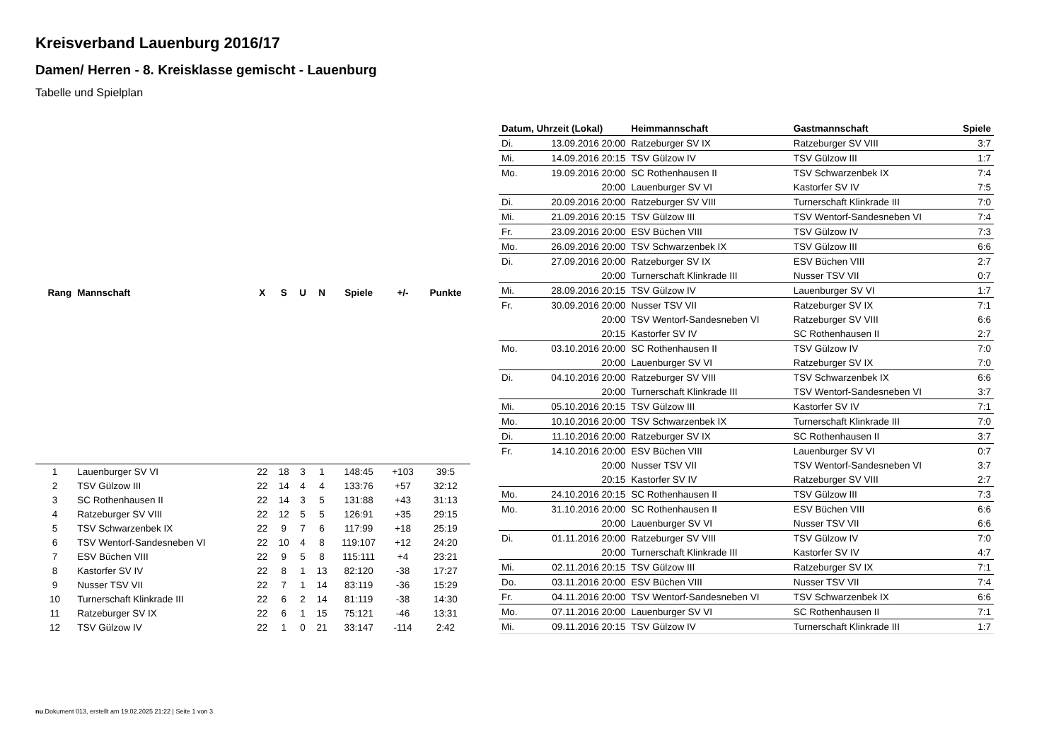Kreisverband Lauenburg 2016/17
Damen/ Herren - 8. Kreisklasse gemischt - Lauenburg
Tabelle und Spielplan
| Rang | Mannschaft | X | S | U | N | Spiele | +/- | Punkte |
| --- | --- | --- | --- | --- | --- | --- | --- | --- |
| 1 | Lauenburger SV VI | 22 | 18 | 3 | 1 | 148:45 | +103 | 39:5 |
| 2 | TSV Gülzow III | 22 | 14 | 4 | 4 | 133:76 | +57 | 32:12 |
| 3 | SC Rothenhausen II | 22 | 14 | 3 | 5 | 131:88 | +43 | 31:13 |
| 4 | Ratzeburger SV VIII | 22 | 12 | 5 | 5 | 126:91 | +35 | 29:15 |
| 5 | TSV Schwarzenbek IX | 22 | 9 | 7 | 6 | 117:99 | +18 | 25:19 |
| 6 | TSV Wentorf-Sandesneben VI | 22 | 10 | 4 | 8 | 119:107 | +12 | 24:20 |
| 7 | ESV Büchen VIII | 22 | 9 | 5 | 8 | 115:111 | +4 | 23:21 |
| 8 | Kastorfer SV IV | 22 | 8 | 1 | 13 | 82:120 | -38 | 17:27 |
| 9 | Nusser TSV VII | 22 | 7 | 1 | 14 | 83:119 | -36 | 15:29 |
| 10 | Turnerschaft Klinkrade III | 22 | 6 | 2 | 14 | 81:119 | -38 | 14:30 |
| 11 | Ratzeburger SV IX | 22 | 6 | 1 | 15 | 75:121 | -46 | 13:31 |
| 12 | TSV Gülzow IV | 22 | 1 | 0 | 21 | 33:147 | -114 | 2:42 |
| Datum, Uhrzeit (Lokal) | | Heimmannschaft | Gastmannschaft | Spiele |
| --- | --- | --- | --- | --- |
| Di. | 13.09.2016 20:00 | Ratzeburger SV IX | Ratzeburger SV VIII | 3:7 |
| Mi. | 14.09.2016 20:15 | TSV Gülzow IV | TSV Gülzow III | 1:7 |
| Mo. | 19.09.2016 20:00 | SC Rothenhausen II | TSV Schwarzenbek IX | 7:4 |
| | 20:00 | Lauenburger SV VI | Kastorfer SV IV | 7:5 |
| Di. | 20.09.2016 20:00 | Ratzeburger SV VIII | Turnerschaft Klinkrade III | 7:0 |
| Mi. | 21.09.2016 20:15 | TSV Gülzow III | TSV Wentorf-Sandesneben VI | 7:4 |
| Fr. | 23.09.2016 20:00 | ESV Büchen VIII | TSV Gülzow IV | 7:3 |
| Mo. | 26.09.2016 20:00 | TSV Schwarzenbek IX | TSV Gülzow III | 6:6 |
| Di. | 27.09.2016 20:00 | Ratzeburger SV IX | ESV Büchen VIII | 2:7 |
| | 20:00 | Turnerschaft Klinkrade III | Nusser TSV VII | 0:7 |
| Mi. | 28.09.2016 20:15 | TSV Gülzow IV | Lauenburger SV VI | 1:7 |
| Fr. | 30.09.2016 20:00 | Nusser TSV VII | Ratzeburger SV IX | 7:1 |
| | 20:00 | TSV Wentorf-Sandesneben VI | Ratzeburger SV VIII | 6:6 |
| | 20:15 | Kastorfer SV IV | SC Rothenhausen II | 2:7 |
| Mo. | 03.10.2016 20:00 | SC Rothenhausen II | TSV Gülzow IV | 7:0 |
| | 20:00 | Lauenburger SV VI | Ratzeburger SV IX | 7:0 |
| Di. | 04.10.2016 20:00 | Ratzeburger SV VIII | TSV Schwarzenbek IX | 6:6 |
| | 20:00 | Turnerschaft Klinkrade III | TSV Wentorf-Sandesneben VI | 3:7 |
| Mi. | 05.10.2016 20:15 | TSV Gülzow III | Kastorfer SV IV | 7:1 |
| Mo. | 10.10.2016 20:00 | TSV Schwarzenbek IX | Turnerschaft Klinkrade III | 7:0 |
| Di. | 11.10.2016 20:00 | Ratzeburger SV IX | SC Rothenhausen II | 3:7 |
| Fr. | 14.10.2016 20:00 | ESV Büchen VIII | Lauenburger SV VI | 0:7 |
| | 20:00 | Nusser TSV VII | TSV Wentorf-Sandesneben VI | 3:7 |
| | 20:15 | Kastorfer SV IV | Ratzeburger SV VIII | 2:7 |
| Mo. | 24.10.2016 20:15 | SC Rothenhausen II | TSV Gülzow III | 7:3 |
| Mo. | 31.10.2016 20:00 | SC Rothenhausen II | ESV Büchen VIII | 6:6 |
| | 20:00 | Lauenburger SV VI | Nusser TSV VII | 6:6 |
| Di. | 01.11.2016 20:00 | Ratzeburger SV VIII | TSV Gülzow IV | 7:0 |
| | 20:00 | Turnerschaft Klinkrade III | Kastorfer SV IV | 4:7 |
| Mi. | 02.11.2016 20:15 | TSV Gülzow III | Ratzeburger SV IX | 7:1 |
| Do. | 03.11.2016 20:00 | ESV Büchen VIII | Nusser TSV VII | 7:4 |
| Fr. | 04.11.2016 20:00 | TSV Wentorf-Sandesneben VI | TSV Schwarzenbek IX | 6:6 |
| Mo. | 07.11.2016 20:00 | Lauenburger SV VI | SC Rothenhausen II | 7:1 |
| Mi. | 09.11.2016 20:15 | TSV Gülzow IV | Turnerschaft Klinkrade III | 1:7 |
nu.Dokument 013, erstellt am 19.02.2025 21:22 | Seite 1 von 3